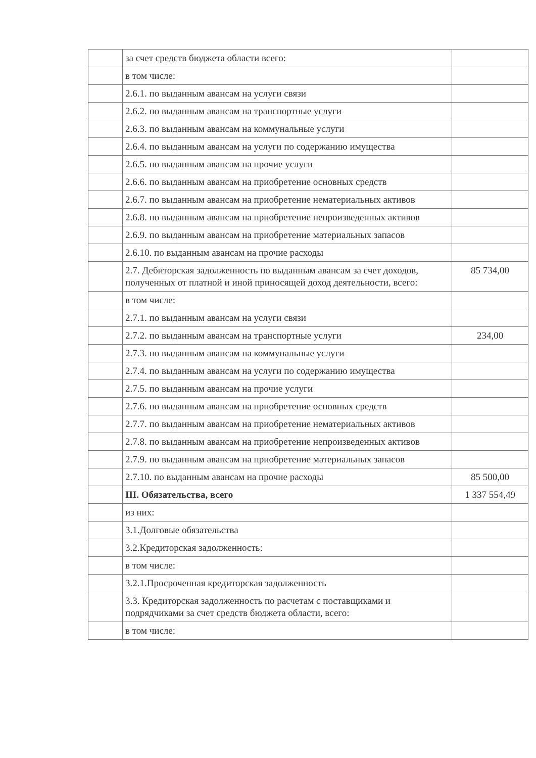| | за счет средств бюджета области всего: | |
| | в том числе: | |
| | 2.6.1. по выданным авансам на услуги связи | |
| | 2.6.2. по выданным авансам на транспортные услуги | |
| | 2.6.3. по выданным авансам на коммунальные услуги | |
| | 2.6.4. по выданным авансам на услуги по содержанию имущества | |
| | 2.6.5. по выданным авансам на прочие услуги | |
| | 2.6.6. по выданным авансам на приобретение основных средств | |
| | 2.6.7. по выданным авансам на приобретение нематериальных активов | |
| | 2.6.8. по выданным авансам на приобретение непроизведенных активов | |
| | 2.6.9. по выданным авансам на приобретение материальных запасов | |
| | 2.6.10. по выданным авансам на прочие расходы | |
| | 2.7. Дебиторская задолженность по выданным авансам за счет доходов, полученных от платной и иной приносящей доход деятельности, всего: | 85 734,00 |
| | в том числе: | |
| | 2.7.1. по выданным авансам на услуги связи | |
| | 2.7.2. по выданным авансам на транспортные услуги | 234,00 |
| | 2.7.3. по выданным авансам на коммунальные услуги | |
| | 2.7.4. по выданным авансам на услуги по содержанию имущества | |
| | 2.7.5. по выданным авансам на прочие услуги | |
| | 2.7.6. по выданным авансам на приобретение основных средств | |
| | 2.7.7. по выданным авансам на приобретение нематериальных активов | |
| | 2.7.8. по выданным авансам на приобретение непроизведенных активов | |
| | 2.7.9. по выданным авансам на приобретение материальных запасов | |
| | 2.7.10. по выданным авансам на прочие расходы | 85 500,00 |
| | III. Обязательства, всего | 1 337 554,49 |
| | из них: | |
| | 3.1.Долговые обязательства | |
| | 3.2.Кредиторская задолженность: | |
| | в том числе: | |
| | 3.2.1.Просроченная кредиторская задолженность | |
| | 3.3. Кредиторская задолженность по расчетам с поставщиками и подрядчиками за счет средств бюджета области, всего: | |
| | в том числе: | |